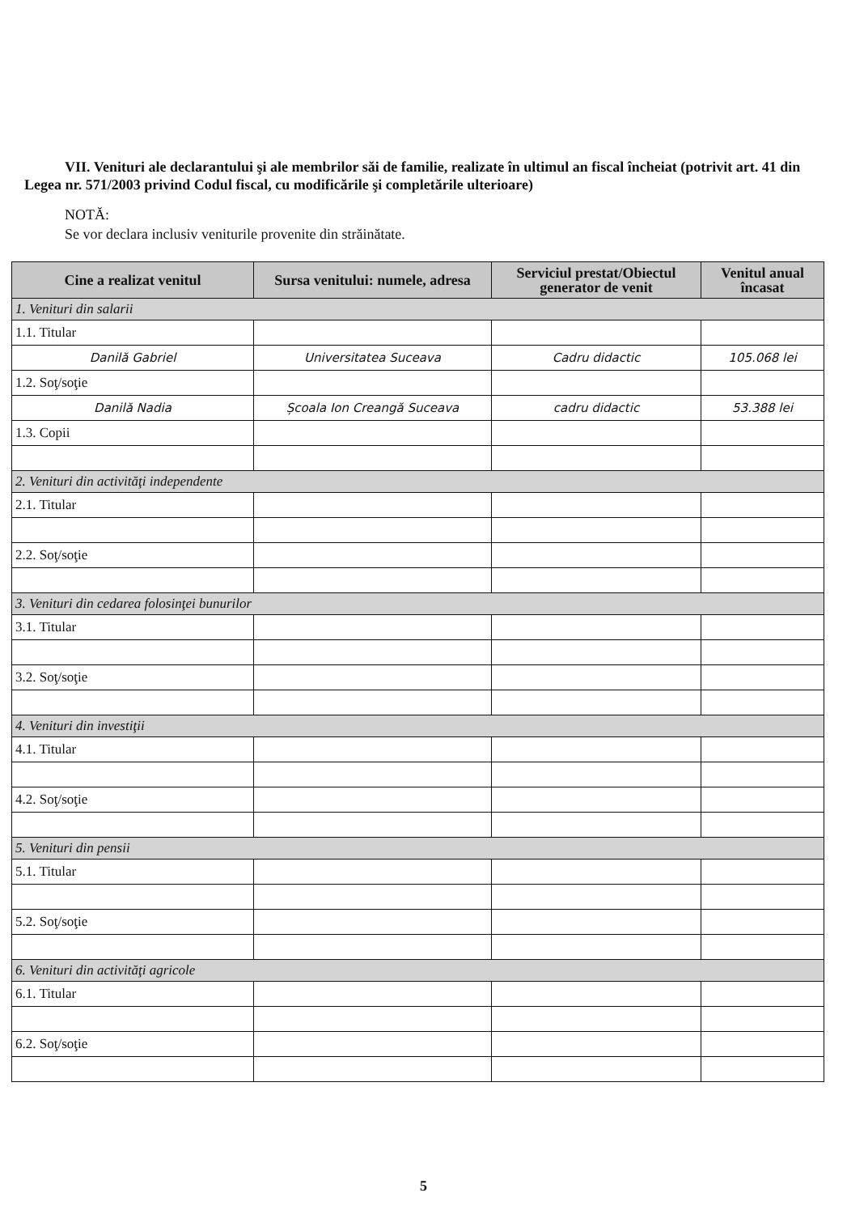VII. Venituri ale declarantului şi ale membrilor săi de familie, realizate în ultimul an fiscal încheiat (potrivit art. 41 din Legea nr. 571/2003 privind Codul fiscal, cu modificările şi completările ulterioare)
NOTĂ:
Se vor declara inclusiv veniturile provenite din străinătate.
| Cine a realizat venitul | Sursa venitului: numele, adresa | Serviciul prestat/Obiectul generator de venit | Venitul anual încasat |
| --- | --- | --- | --- |
| 1. Venituri din salarii | | | |
| 1.1. Titular | | | |
| Danilă Gabriel | Universitatea Suceava | Cadru didactic | 105.068 lei |
| 1.2. Soţ/soţie | | | |
| Danilă Nadia | Școala Ion Creangă Suceava | cadru didactic | 53.388 lei |
| 1.3. Copii | | | |
| 2. Venituri din activităţi independente | | | |
| 2.1. Titular | | | |
| 2.2. Soţ/soţie | | | |
| 3. Venituri din cedarea folosinţei bunurilor | | | |
| 3.1. Titular | | | |
| 3.2. Soţ/soţie | | | |
| 4. Venituri din investiţii | | | |
| 4.1. Titular | | | |
| 4.2. Soţ/soţie | | | |
| 5. Venituri din pensii | | | |
| 5.1. Titular | | | |
| 5.2. Soţ/soţie | | | |
| 6. Venituri din activităţi agricole | | | |
| 6.1. Titular | | | |
| 6.2. Soţ/soţie | | | |
5